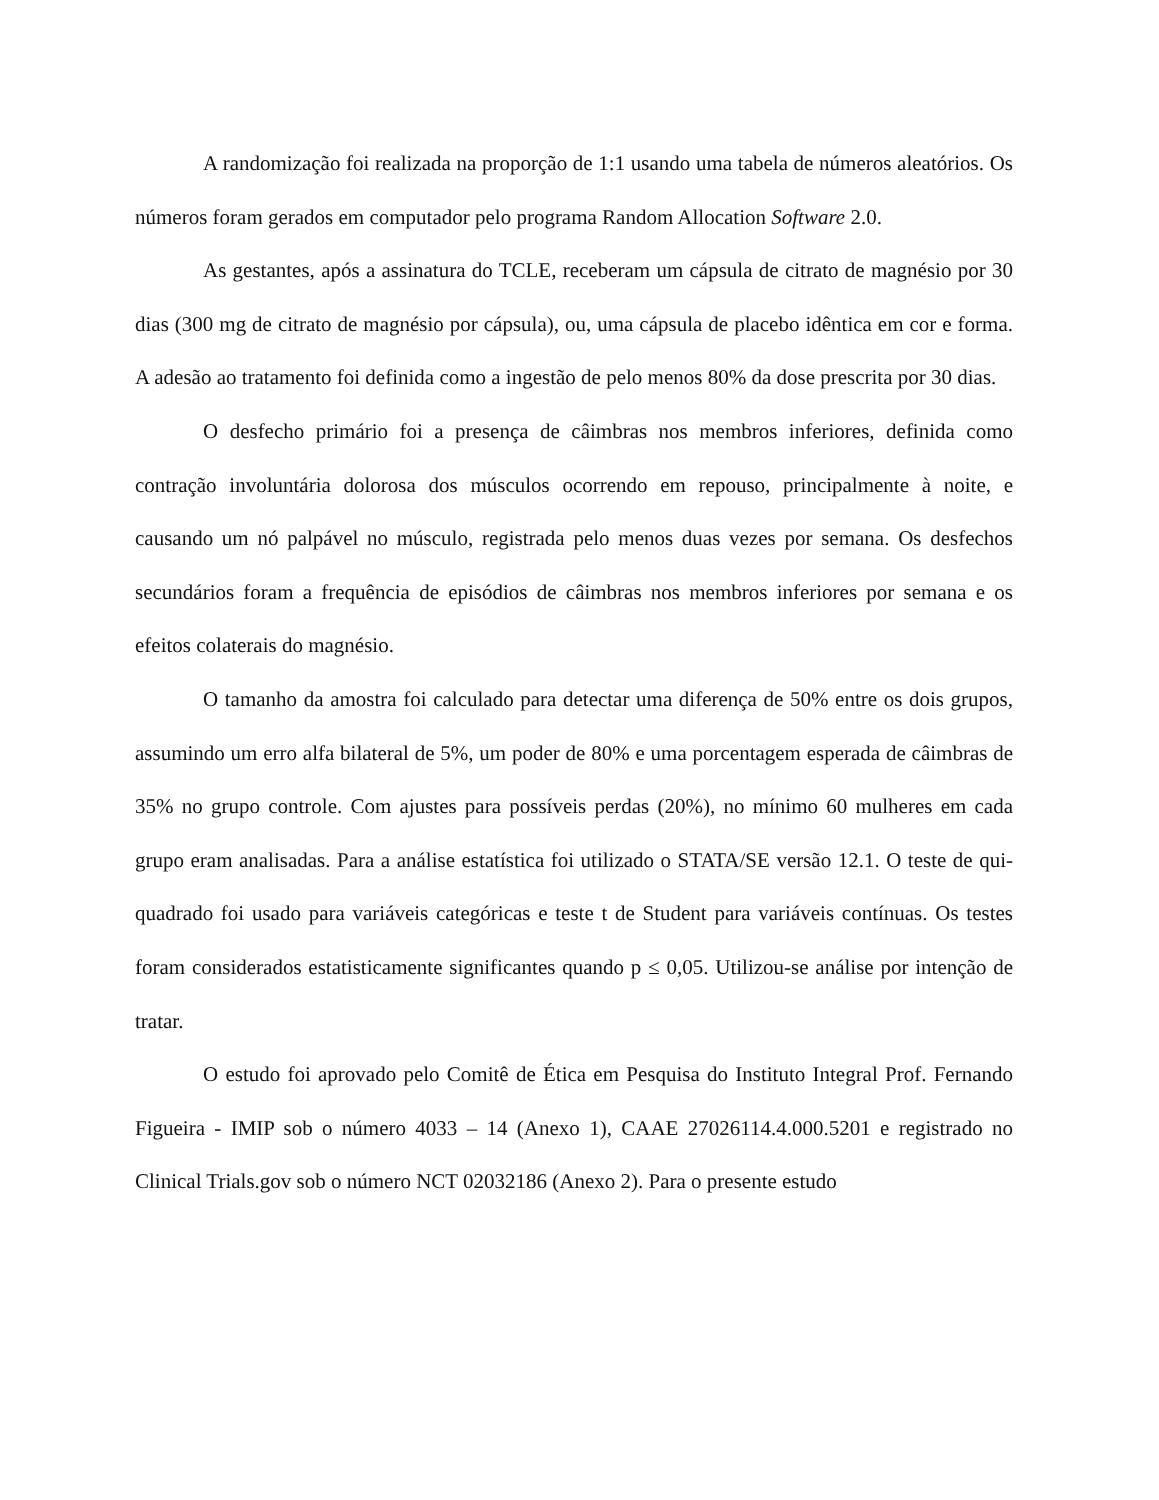A randomização foi realizada na proporção de 1:1 usando uma tabela de números aleatórios. Os números foram gerados em computador pelo programa Random Allocation Software 2.0.
As gestantes, após a assinatura do TCLE, receberam um cápsula de citrato de magnésio por 30 dias (300 mg de citrato de magnésio por cápsula), ou, uma cápsula de placebo idêntica em cor e forma. A adesão ao tratamento foi definida como a ingestão de pelo menos 80% da dose prescrita por 30 dias.
O desfecho primário foi a presença de câimbras nos membros inferiores, definida como contração involuntária dolorosa dos músculos ocorrendo em repouso, principalmente à noite, e causando um nó palpável no músculo, registrada pelo menos duas vezes por semana. Os desfechos secundários foram a frequência de episódios de câimbras nos membros inferiores por semana e os efeitos colaterais do magnésio.
O tamanho da amostra foi calculado para detectar uma diferença de 50% entre os dois grupos, assumindo um erro alfa bilateral de 5%, um poder de 80% e uma porcentagem esperada de câimbras de 35% no grupo controle. Com ajustes para possíveis perdas (20%), no mínimo 60 mulheres em cada grupo eram analisadas. Para a análise estatística foi utilizado o STATA/SE versão 12.1. O teste de qui-quadrado foi usado para variáveis categóricas e teste t de Student para variáveis contínuas. Os testes foram considerados estatisticamente significantes quando p ≤ 0,05. Utilizou-se análise por intenção de tratar.
O estudo foi aprovado pelo Comitê de Ética em Pesquisa do Instituto Integral Prof. Fernando Figueira - IMIP sob o número 4033 – 14 (Anexo 1), CAAE 27026114.4.000.5201 e registrado no Clinical Trials.gov sob o número NCT 02032186 (Anexo 2). Para o presente estudo